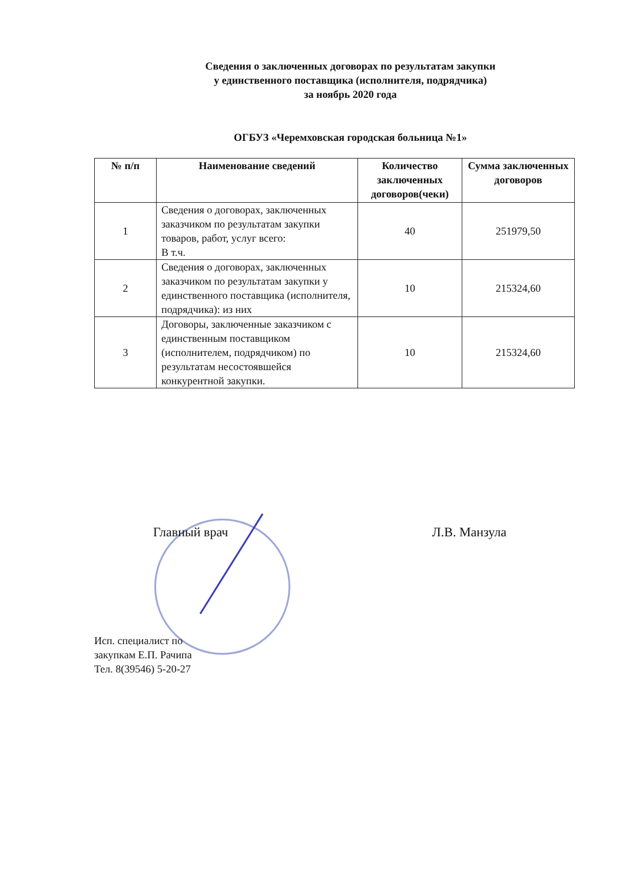Сведения о заключенных договорах по результатам закупки
у единственного поставщика (исполнителя, подрядчика)
за ноябрь 2020 года
ОГБУЗ «Черемховская городская больница №1»
| № п/п | Наименование сведений | Количество заключенных договоров(чеки) | Сумма заключенных договоров |
| --- | --- | --- | --- |
| 1 | Сведения о договорах, заключенных заказчиком по результатам закупки товаров, работ, услуг всего: В т.ч. | 40 | 251979,50 |
| 2 | Сведения о договорах, заключенных заказчиком по результатам закупки у единственного поставщика (исполнителя, подрядчика): из них | 10 | 215324,60 |
| 3 | Договоры, заключенные заказчиком с единственным поставщиком (исполнителем, подрядчиком) по результатам несостоявшейся конкурентной закупки. | 10 | 215324,60 |
Главный врач Л.В. Манзула
Исп. специалист по
закупкам Е.П. Рачипа
Тел. 8(39546) 5-20-27